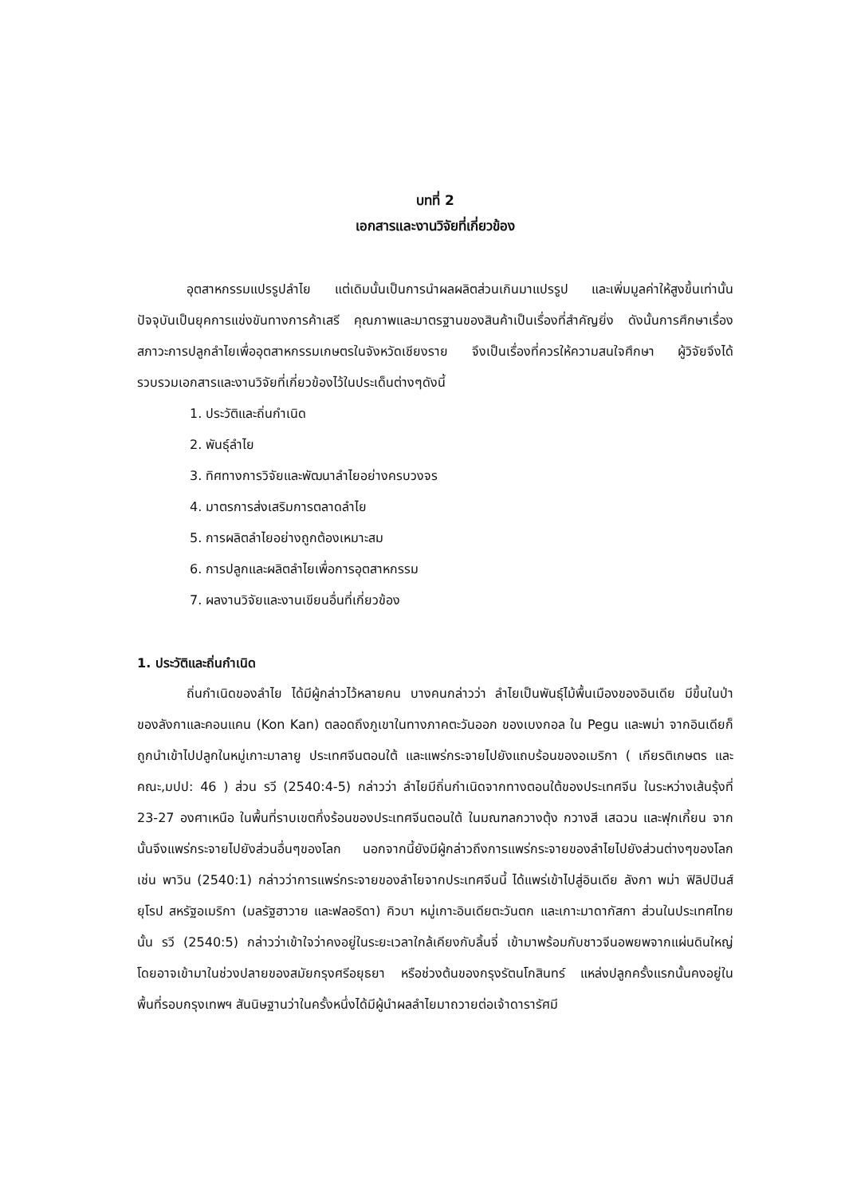บทที่ 2
เอกสารและงานวิจัยที่เกี่ยวข้อง
อุตสาหกรรมแปรรูปลำไย แต่เดิมนั้นเป็นการนำผลผลิตส่วนเกินมาแปรรูป และเพิ่มมูลค่าให้สูงขึ้นเท่านั้น ปัจจุบันเป็นยุคการแข่งขันทางการค้าเสรี คุณภาพและมาตรฐานของสินค้าเป็นเรื่องที่สำคัญยิ่ง ดังนั้นการศึกษาเรื่อง สภาวะการปลูกลำไยเพื่ออุตสาหกรรมเกษตรในจังหวัดเชียงราย จึงเป็นเรื่องที่ควรให้ความสนใจศึกษา ผู้วิจัยจึงได้รวบรวมเอกสารและงานวิจัยที่เกี่ยวข้องไว้ในประเด็นต่างๆดังนี้
1. ประวัติและถิ่นกำเนิด
2. พันธุ์ลำไย
3. ทิศทางการวิจัยและพัฒนาลำไยอย่างครบวงจร
4. มาตรการส่งเสริมการตลาดลำไย
5. การผลิตลำไยอย่างถูกต้องเหมาะสม
6. การปลูกและผลิตลำไยเพื่อการอุตสาหกรรม
7. ผลงานวิจัยและงานเขียนอื่นที่เกี่ยวข้อง
1. ประวัติและถิ่นกำเนิด
ถิ่นกำเนิดของลำไย ได้มีผู้กล่าวไว้หลายคน บางคนกล่าวว่า ลำไยเป็นพันธุ์ไม้พื้นเมืองของอินเดีย มีขึ้นในป่าของลังกาและคอนแคน (Kon Kan) ตลอดถึงภูเขาในทางภาคตะวันออก ของเบงกอล ใน Pegu และพม่า จากอินเดียก็ถูกนำเข้าไปปลูกในหมู่เกาะมาลายู ประเทศจีนตอนใต้ และแพร่กระจายไปยังแถบร้อนของอเมริกา ( เกียรติเกษตร และคณะ,มปป: 46 ) ส่วน รวี (2540:4-5) กล่าวว่า ลำไยมีถิ่นกำเนิดจากทางตอนใต้ของประเทศจีน ในระหว่างเส้นรุ้งที่ 23-27 องศาเหนือ ในพื้นที่ราบเขตกึ่งร้อนของประเทศจีนตอนใต้ ในมณฑลกวางตุ้ง กวางสี เสฉวน และฟุกเกี้ยน จากนั้นจึงแพร่กระจายไปยังส่วนอื่นๆของโลก นอกจากนี้ยังมีผู้กล่าวถึงการแพร่กระจายของลำไยไปยังส่วนต่างๆของโลก เช่น พาวิน (2540:1) กล่าวว่าการแพร่กระจายของลำไยจากประเทศจีนนี้ ได้แพร่เข้าไปสู่อินเดีย ลังกา พม่า ฟิลิปปินส์ ยุโรป สหรัฐอเมริกา (มลรัฐฮาวาย และฟลอริดา) คิวบา หมู่เกาะอินเดียตะวันตก และเกาะมาดากัสกา ส่วนในประเทศไทยนั้น รวี (2540:5) กล่าวว่าเข้าใจว่าคงอยู่ในระยะเวลาใกล้เคียงกับลิ้นจี่ เข้ามาพร้อมกับชาวจีนอพยพจากแผ่นดินใหญ่ โดยอาจเข้ามาในช่วงปลายของสมัยกรุงศรีอยุธยา หรือช่วงต้นของกรุงรัตนโกสินทร์ แหล่งปลูกครั้งแรกนั้นคงอยู่ในพื้นที่รอบกรุงเทพฯ สันนิษฐานว่าในครั้งหนึ่งได้มีผู้นำผลลำไยมาถวายต่อเจ้าดารารัศมี